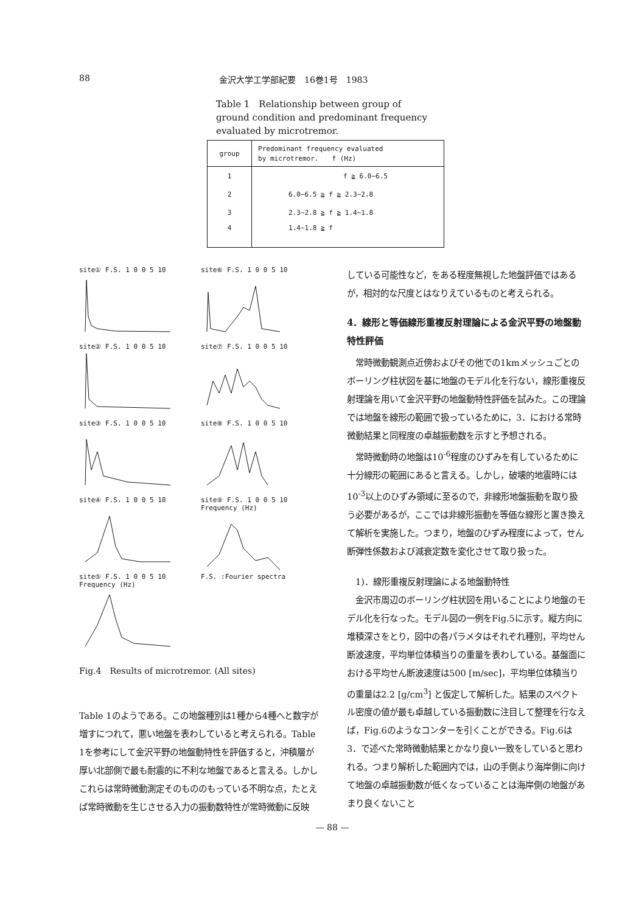88 金沢大学工学部紀要　16巻1号　1983
Table 1　Relationship between group of ground condition and predominant frequency evaluated by microtremor.
| group | Predominant frequency evaluated by microtremor. f (Hz) |
| --- | --- |
| 1 | f ≧ 6.0~6.5 |
| 2 | 6.0~6.5 ≧ f ≧ 2.3~2.8 |
| 3 | 2.3~2.8 ≧ f ≧ 1.4~1.8 |
| 4 | 1.4~1.8 ≧ f |
site① F.S. 1 0 0 5 10
site⑥ F.S. 1 0 0 5 10
site② F.S. 1 0 0 5 10
site⑦ F.S. 1 0 0 5 10
site③ F.S. 1 0 0 5 10
site⑧ F.S. 1 0 0 5 10
site④ F.S. 1 0 0 5 10
site⑨ F.S. 1 0 0 5 10 Frequency (Hz)
site⑤ F.S. 1 0 0 5 10 Frequency (Hz)
F.S. :Fourier spectra
Fig.4　Results of microtremor. (All sites)
Table 1のようである。この地盤種別は1種から4種へと数字が増すにつれて，悪い地盤を表わしていると考えられる。Table 1を参考にして金沢平野の地盤動特性を評価すると，沖積層が厚い北部側で最も耐震的に不利な地盤であると言える。しかしこれらは常時微動測定そのもののもっている不明な点，たとえば常時微動を生じさせる入力の振動数特性が常時微動に反映
している可能性など，をある程度無視した地盤評価ではあるが，相対的な尺度とはなりえているものと考えられる。
4．線形と等価線形重複反射理論による金沢平野の地盤動特性評価
　常時微動観測点近傍およびその他での1kmメッシュごとのボーリング柱状図を基に地盤のモデル化を行ない，線形重複反射理論を用いて金沢平野の地盤動特性評価を試みた。この理論では地盤を線形の範囲で扱っているために，3．における常時微動結果と同程度の卓越振動数を示すと予想される。
　常時微動時の地盤は10<sup>-6</sup>程度のひずみを有しているために十分線形の範囲にあると言える。しかし，破壊的地震時には10<sup>-3</sup>以上のひずみ領域に至るので，非線形地盤振動を取り扱う必要があるが，ここでは非線形振動を等価な線形と置き換えて解析を実施した。つまり，地盤のひずみ程度によって，せん断弾性係数および減衰定数を変化させて取り扱った。
　1)．線形重複反射理論による地盤動特性
　金沢市周辺のボーリング柱状図を用いることにより地盤のモデル化を行なった。モデル図の一例をFig.5に示す。縦方向に堆積深さをとり，図中の各パラメタはそれぞれ種別，平均せん断波速度，平均単位体積当りの重量を表わしている。基盤面における平均せん断波速度は500 [m/sec]，平均単位体積当りの重量は2.2 [g/cm<sup>3</sup>] と仮定して解析した。結果のスペクトル密度の値が最も卓越している振動数に注目して整理を行なえば，Fig.6のようなコンターを引くことができる。Fig.6は3．で述べた常時微動結果とかなり良い一致をしていると思われる。つまり解析した範囲内では，山の手側より海岸側に向けて地盤の卓越振動数が低くなっていることは海岸側の地盤があまり良くないこと
— 88 —